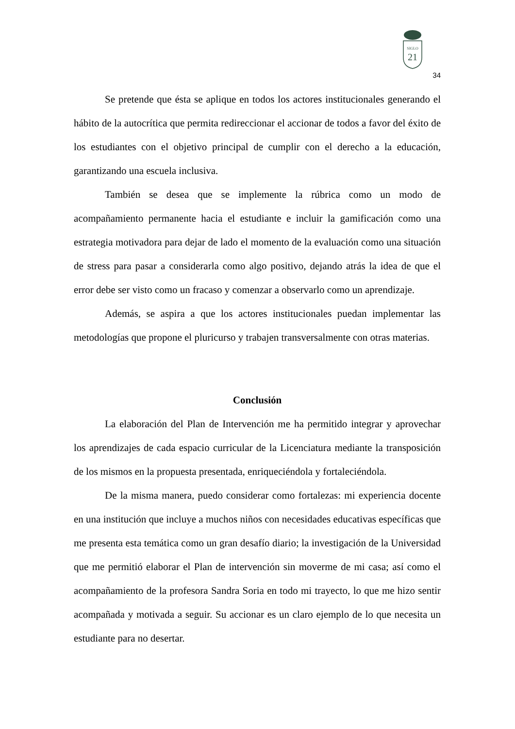SIGLO
21
34
Se pretende que ésta se aplique en todos los actores institucionales generando el hábito de la autocrítica que permita redireccionar el accionar de todos a favor del éxito de los estudiantes con el objetivo principal de cumplir con el derecho a la educación, garantizando una escuela inclusiva.
También se desea que se implemente la rúbrica como un modo de acompañamiento permanente hacia el estudiante e incluir la gamificación como una estrategia motivadora para dejar de lado el momento de la evaluación como una situación de stress para pasar a considerarla como algo positivo, dejando atrás la idea de que el error debe ser visto como un fracaso y comenzar a observarlo como un aprendizaje.
Además, se aspira a que los actores institucionales puedan implementar las metodologías que propone el pluricurso y trabajen transversalmente con otras materias.
Conclusión
La elaboración del Plan de Intervención me ha permitido integrar y aprovechar los aprendizajes de cada espacio curricular de la Licenciatura mediante la transposición de los mismos en la propuesta presentada, enriqueciéndola y fortaleciéndola.
De la misma manera, puedo considerar como fortalezas: mi experiencia docente en una institución que incluye a muchos niños con necesidades educativas específicas que me presenta esta temática como un gran desafío diario; la investigación de la Universidad que me permitió elaborar el Plan de intervención sin moverme de mi casa; así como el acompañamiento de la profesora Sandra Soria en todo mi trayecto, lo que me hizo sentir acompañada y motivada a seguir. Su accionar es un claro ejemplo de lo que necesita un estudiante para no desertar.